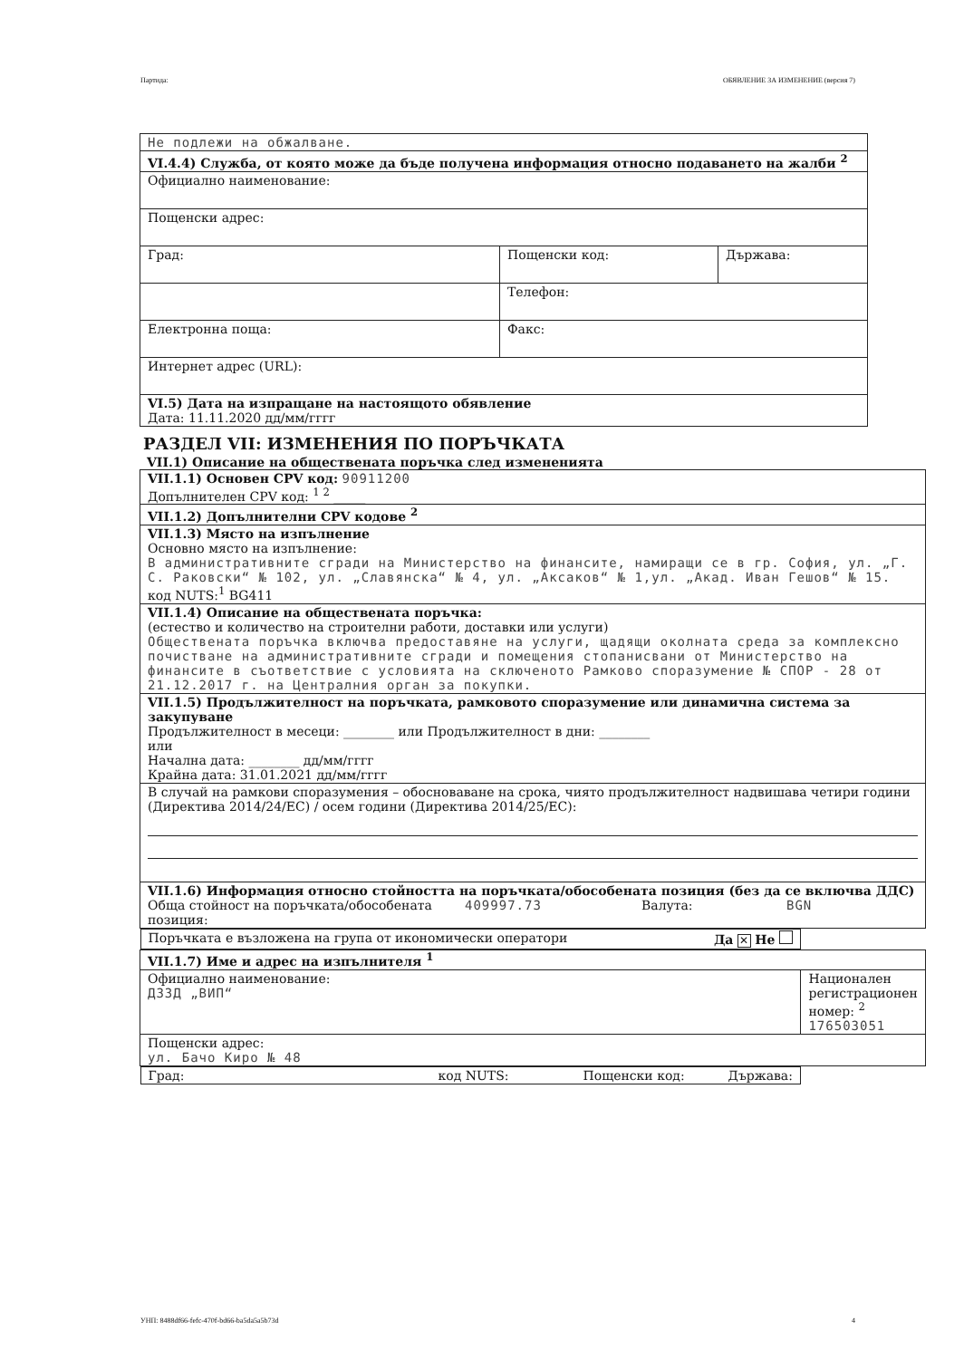Партида: ОБЯВЛЕНИЕ ЗА ИЗМЕНЕНИЕ (версия 7)
| Не подлежи на обжалване. | | |
| VI.4.4) Служба, от която може да бъде получена информация относно подаването на жалби <sup>2</sup> | | |
| Официално наименование: | | |
| Пощенски адрес: | | |
| Град: | Пощенски код: | Държава: |
| | Телефон: | |
| Електронна поща: | Факс: | |
| Интернет адрес (URL): | | |
| VI.5) Дата на изпращане на настоящото обявление Дата: 11.11.2020 дд/мм/гггг | | |
РАЗДЕЛ VII: ИЗМЕНЕНИЯ ПО ПОРЪЧКАТА
VII.1) Описание на обществената поръчка след измененията
| VII.1.1) Основен CPV код: 90911200 Допълнителен CPV код: <sup>1 2</sup> _____ | |
| VII.1.2) Допълнителни CPV кодове <sup>2</sup> | |
| VII.1.3) Място на изпълнение Основно място на изпълнение: В административните сгради на Министерство на финансите, намиращи се в гр. София, ул. „Г. С. Раковски“ № 102, ул. „Славянска“ № 4, ул. „Аксаков“ № 1,ул. „Акад. Иван Гешов“ № 15. код NUTS:<sup>1</sup> BG411 | |
| VII.1.4) Описание на обществената поръчка: (естество и количество на строителни работи, доставки или услуги) Обществената поръчка включва предоставяне на услуги, щадящи околната среда за комплексно почистване на административните сгради и помещения стопанисвани от Министерство на финансите в съответствие с условията на сключеното Рамково споразумение № СПОР - 28 от 21.12.2017 г. на Централния орган за покупки. | |
| VII.1.5) Продължителност на поръчката, рамковото споразумение или динамична система за закупуване Продължителност в месеци: ________ или Продължителност в дни: ________ или Начална дата: ________ дд/мм/гггг Крайна дата: 31.01.2021 дд/мм/гггг | |
| В случай на рамкови споразумения – обосноваване на срока, чиято продължителност надвишава четири години (Директива 2014/24/ЕС) / осем години (Директива 2014/25/ЕС): | |
| VII.1.6) Информация относно стойността на поръчката/обособената позиция (без да се включва ДДС) Обща стойност на поръчката/обособената позиция: 409997.73 Валута: BGN | |
| Поръчката е възложена на група от икономически оператори Да ✕ Не | |
| VII.1.7) Име и адрес на изпълнителя <sup>1</sup> | |
| Официално наименование: ДЗЗД „ВИП“ | Национален регистрационен номер: <sup>2</sup> 176503051 |
| Пощенски адрес: ул. Бачо Киро № 48 | |
| Град: код NUTS: Пощенски код: Държава: | |
УНП: 8488df66-fefc-470f-bd66-ba5da5a5b73d 4